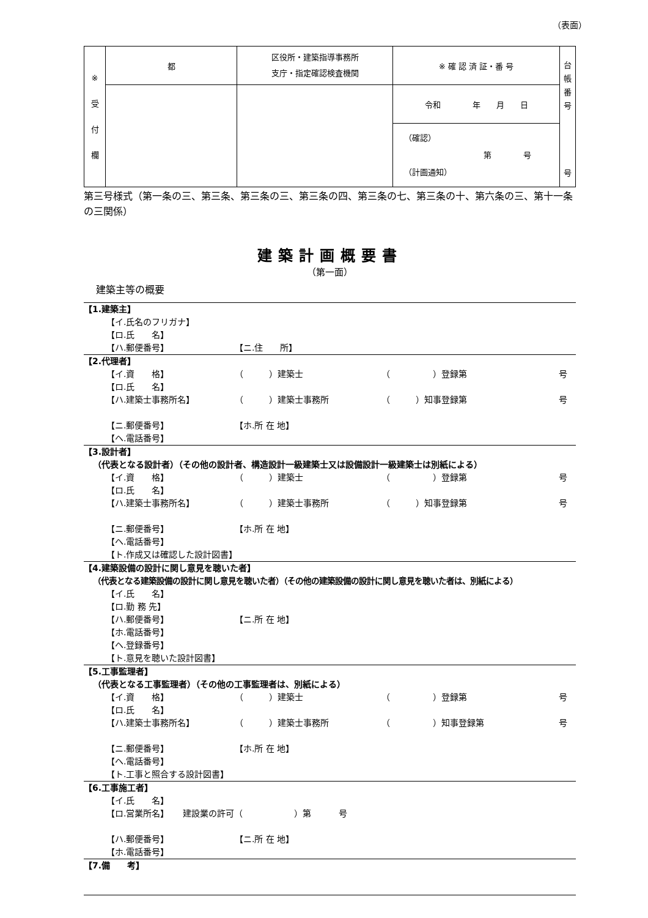（表面）
| ※ 受 付 欄 | 都 | 区役所・建築指導事務所 支庁・指定確認検査機関 | ※ 確 認 済 証・番 号 | 台 帳 番 号 号 |
| | | | 令和 年 月 日 | |
| | | | （確認） 第 号 （計画通知） | |
第三号様式（第一条の三、第三条、第三条の三、第三条の四、第三条の七、第三条の十、第六条の三、第十一条の三関係）
建築計画概要書
（第一面）
建築主等の概要
【1.建築主】
【イ.氏名のフリガナ】
【ロ.氏　　名】
【ハ.郵便番号】 【ニ.住　　所】
【2.代理者】
【イ.資　　格】 （　　　）建築士 （　　　　　）登録第 号
【ロ.氏　　名】
【ハ.建築士事務所名】 （　　　）建築士事務所 （　　　）知事登録第 号
【ニ.郵便番号】 【ホ.所 在 地】
【ヘ.電話番号】
【3.設計者】
（代表となる設計者）（その他の設計者、構造設計一級建築士又は設備設計一級建築士は別紙による）
【イ.資　　格】 （　　　）建築士 （　　　　　）登録第 号
【ロ.氏　　名】
【ハ.建築士事務所名】 （　　　）建築士事務所 （　　　）知事登録第 号
【ニ.郵便番号】 【ホ.所 在 地】
【ヘ.電話番号】
【ト.作成又は確認した設計図書】
【4.建築設備の設計に関し意見を聴いた者】
（代表となる建築設備の設計に関し意見を聴いた者）（その他の建築設備の設計に関し意見を聴いた者は、別紙による）
【イ.氏　　名】
【ロ.勤 務 先】
【ハ.郵便番号】 【ニ.所 在 地】
【ホ.電話番号】
【ヘ.登録番号】
【ト.意見を聴いた設計図書】
【5.工事監理者】
（代表となる工事監理者）（その他の工事監理者は、別紙による）
【イ.資　　格】 （　　　）建築士 （　　　　　）登録第 号
【ロ.氏　　名】
【ハ.建築士事務所名】 （　　　）建築士事務所 （　　　　　）知事登録第 号
【ニ.郵便番号】 【ホ.所 在 地】
【ヘ.電話番号】
【ト.工事と照合する設計図書】
【6.工事施工者】
【イ.氏　　名】
【ロ.営業所名】 建設業の許可（　　　　　　）第 号
【ハ.郵便番号】 【ニ.所 在 地】
【ホ.電話番号】
【7.備　　考】